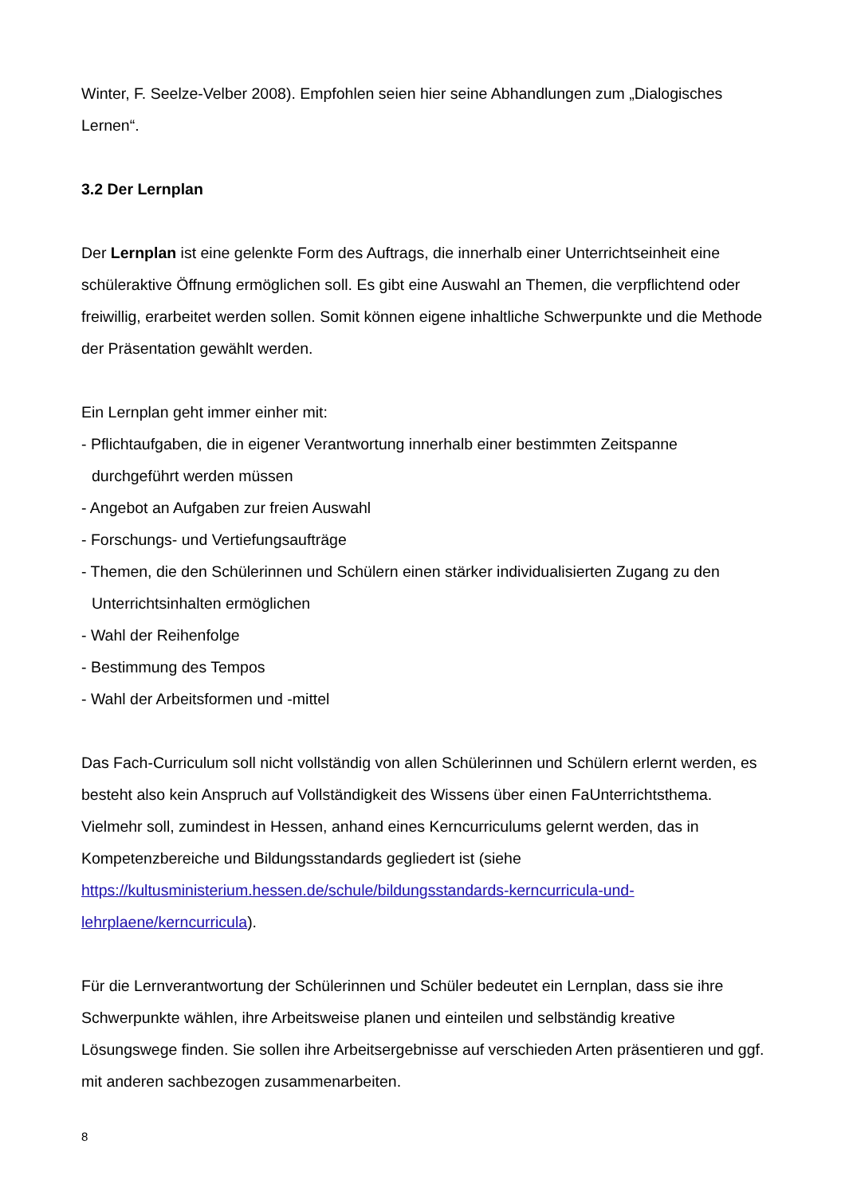Winter, F. Seelze-Velber 2008). Empfohlen seien hier seine Abhandlungen zum „Dialogisches Lernen“.
3.2 Der Lernplan
Der Lernplan ist eine gelenkte Form des Auftrags, die innerhalb einer Unterrichtseinheit eine schüleraktive Öffnung ermöglichen soll. Es gibt eine Auswahl an Themen, die verpflichtend oder freiwillig, erarbeitet werden sollen. Somit können eigene inhaltliche Schwerpunkte und die Methode der Präsentation gewählt werden.
Ein Lernplan geht immer einher mit:
- Pflichtaufgaben, die in eigener Verantwortung innerhalb einer bestimmten Zeitspanne durchgeführt werden müssen
- Angebot an Aufgaben zur freien Auswahl
- Forschungs- und Vertiefungsaufträge
- Themen, die den Schülerinnen und Schülern einen stärker individualisierten Zugang zu den Unterrichtsinhalten ermöglichen
- Wahl der Reihenfolge
- Bestimmung des Tempos
- Wahl der Arbeitsformen und -mittel
Das Fach-Curriculum soll nicht vollständig von allen Schülerinnen und Schülern erlernt werden, es besteht also kein Anspruch auf Vollständigkeit des Wissens über einen FaUnterrichtsthema. Vielmehr soll, zumindest in Hessen, anhand eines Kerncurriculums gelernt werden, das in Kompetenzbereiche und Bildungsstandards gegliedert ist (siehe https://kultusministerium.hessen.de/schule/bildungsstandards-kerncurricula-und-lehrplaene/kerncurricula).
Für die Lernverantwortung der Schülerinnen und Schüler bedeutet ein Lernplan, dass sie ihre Schwerpunkte wählen, ihre Arbeitsweise planen und einteilen und selbständig kreative Lösungswege finden. Sie sollen ihre Arbeitsergebnisse auf verschieden Arten präsentieren und ggf. mit anderen sachbezogen zusammenarbeiten.
8